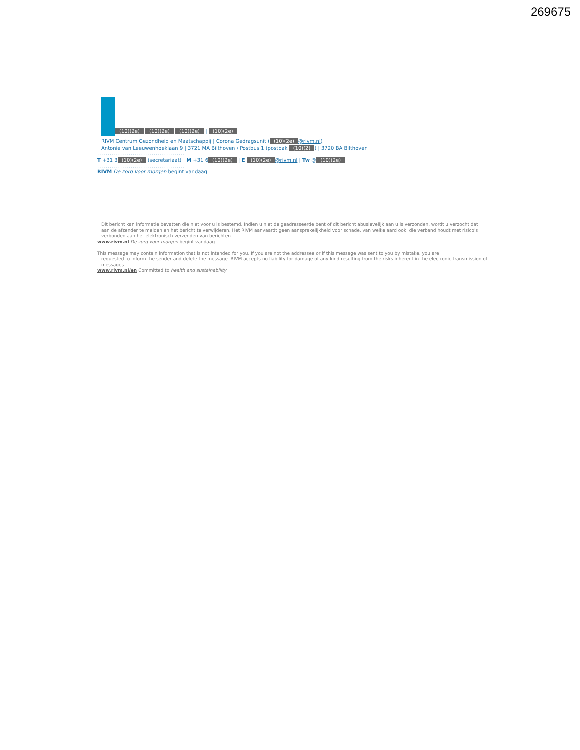269675
(10)(2e) (10)(2e) (10)(2e) | (10)(2e)
RIVM Centrum Gezondheid en Maatschappij | Corona Gedragsunit ((10)(2e) @rivm.nl)
Antonie van Leeuwenhoeklaan 9 | 3721 MA Bilthoven / Postbus 1 (postbak (10)(2)) | 3720 BA Bilthoven
..........................................
T +31 3 (10)(2e) (secretariaat) | M +31 6 (10)(2e) | E (10)(2e) @rivm.nl | Tw @ (10)(2e)
..........................................
RIVM De zorg voor morgen begint vandaag
Dit bericht kan informatie bevatten die niet voor u is bestemd. Indien u niet de geadresseerde bent of dit bericht abusievelijk aan u is verzonden, wordt u verzocht dat aan de afzender te melden en het bericht te verwijderen. Het RIVM aanvaardt geen aansprakelijkheid voor schade, van welke aard ook, die verband houdt met risico's verbonden aan het elektronisch verzenden van berichten.
www.rivm.nl De zorg voor morgen begint vandaag
This message may contain information that is not intended for you. If you are not the addressee or if this message was sent to you by mistake, you are
requested to inform the sender and delete the message. RIVM accepts no liability for damage of any kind resulting from the risks inherent in the electronic transmission of messages.
www.rivm.nl/en Committed to health and sustainability